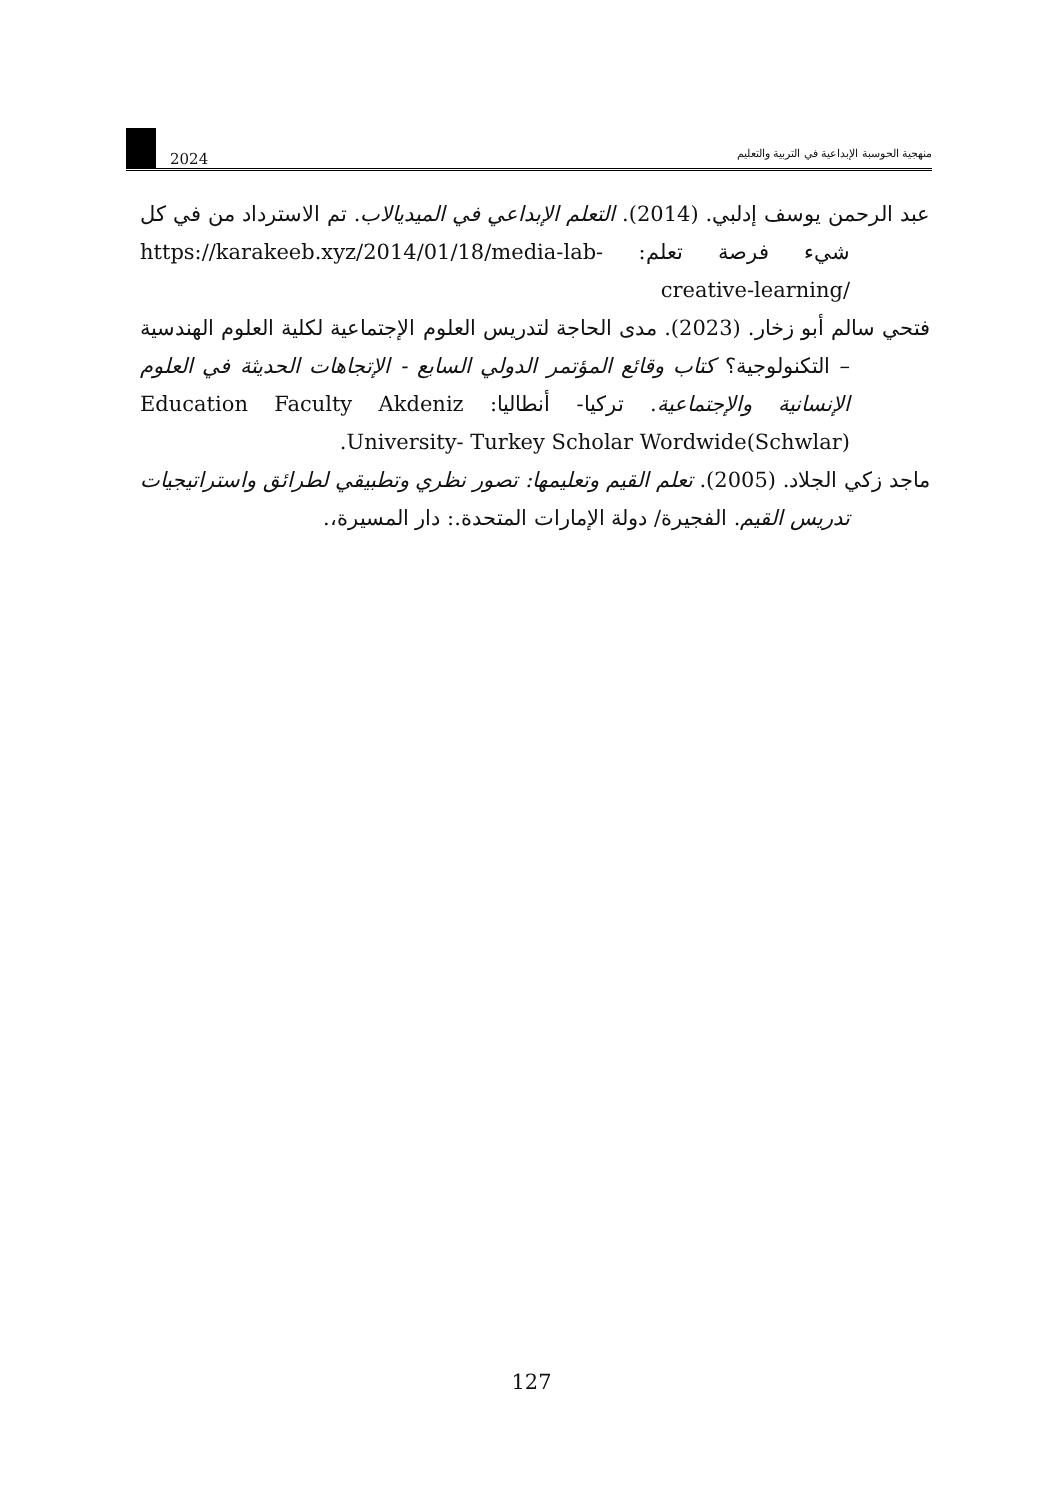2024
منهجية الحوسبة الإبداعية في التربية والتعليم
عبد الرحمن يوسف إدلبي. (2014). التعلم الإبداعي في الميديالاب. تم الاسترداد من في كل شيء فرصة تعلم: https://karakeeb.xyz/2014/01/18/media-lab-creative-learning/
فتحي سالم أبو زخار. (2023). مدى الحاجة لتدريس العلوم الإجتماعية لكلية العلوم الهندسية – التكنولوجية؟ كتاب وقائع المؤتمر الدولي السابع - الإتجاهات الحديثة في العلوم الإنسانية والإجتماعية. تركيا- أنطاليا: Education Faculty Akdeniz University- Turkey Scholar Wordwide(Schwlar).
ماجد زكي الجلاد. (2005). تعلم القيم وتعليمها: تصور نظري وتطبيقي لطرائق واستراتيجيات تدريس القيم. الفجيرة/ دولة الإمارات المتحدة.: دار المسيرة،.
127